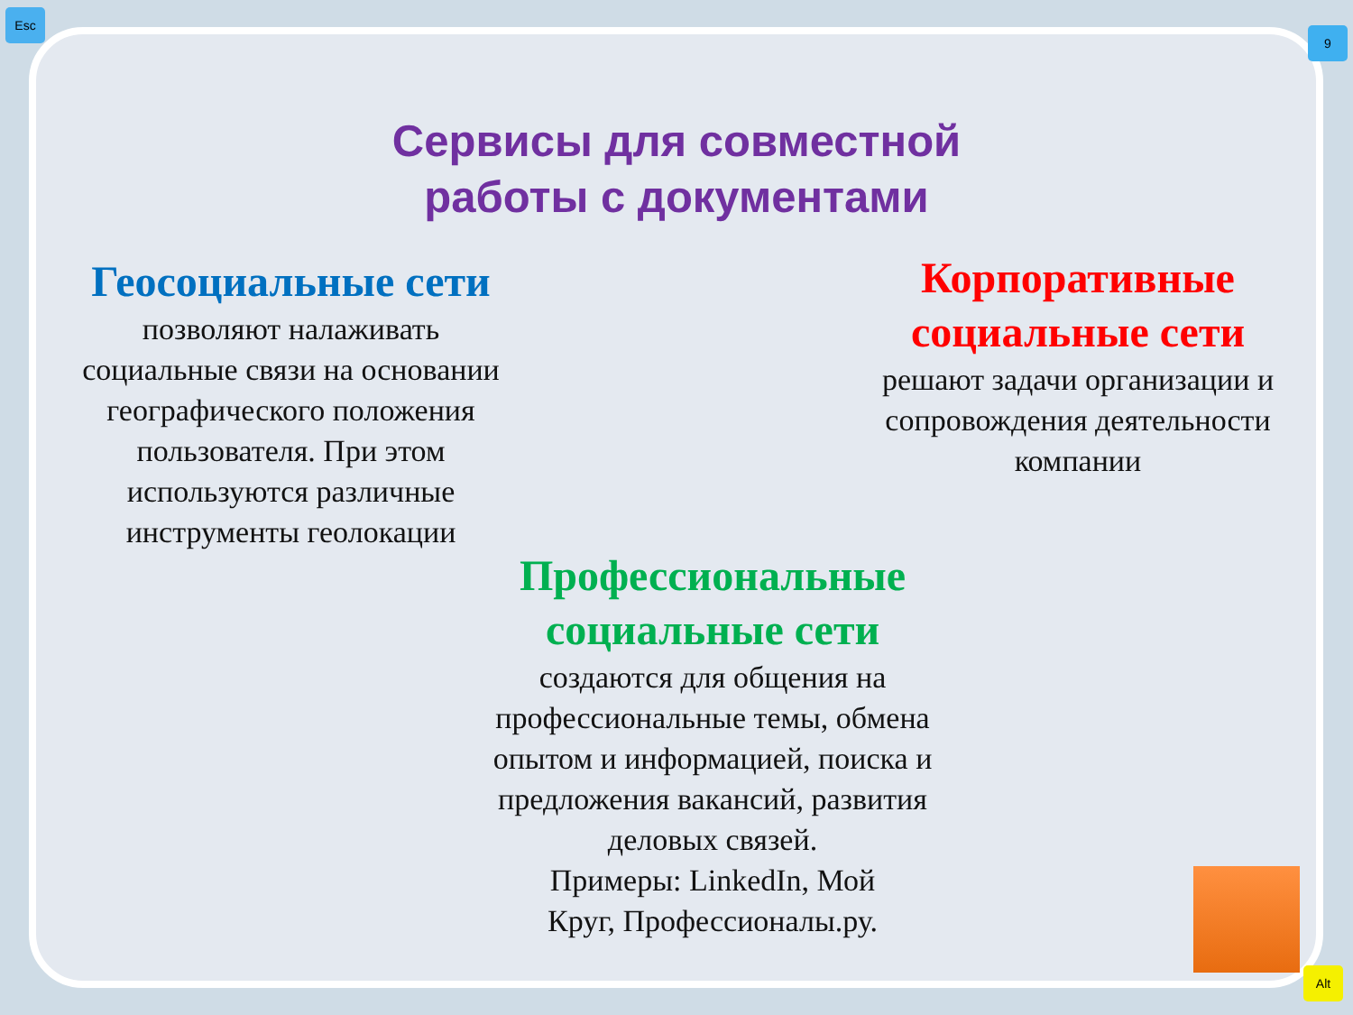Esc
9
Alt
Сервисы для совместной
работы с документами
Геосоциальные сети
позволяют налаживать социальные связи на основании географического положения пользователя. При этом используются различные инструменты геолокации
Корпоративные социальные сети
решают задачи организации и сопровождения деятельности компании
Профессиональные социальные сети
создаются для общения на профессиональные темы, обмена опытом и информацией, поиска и предложения вакансий, развития деловых связей.
Примеры: LinkedIn, Мой
Круг, Профессионалы.ру.